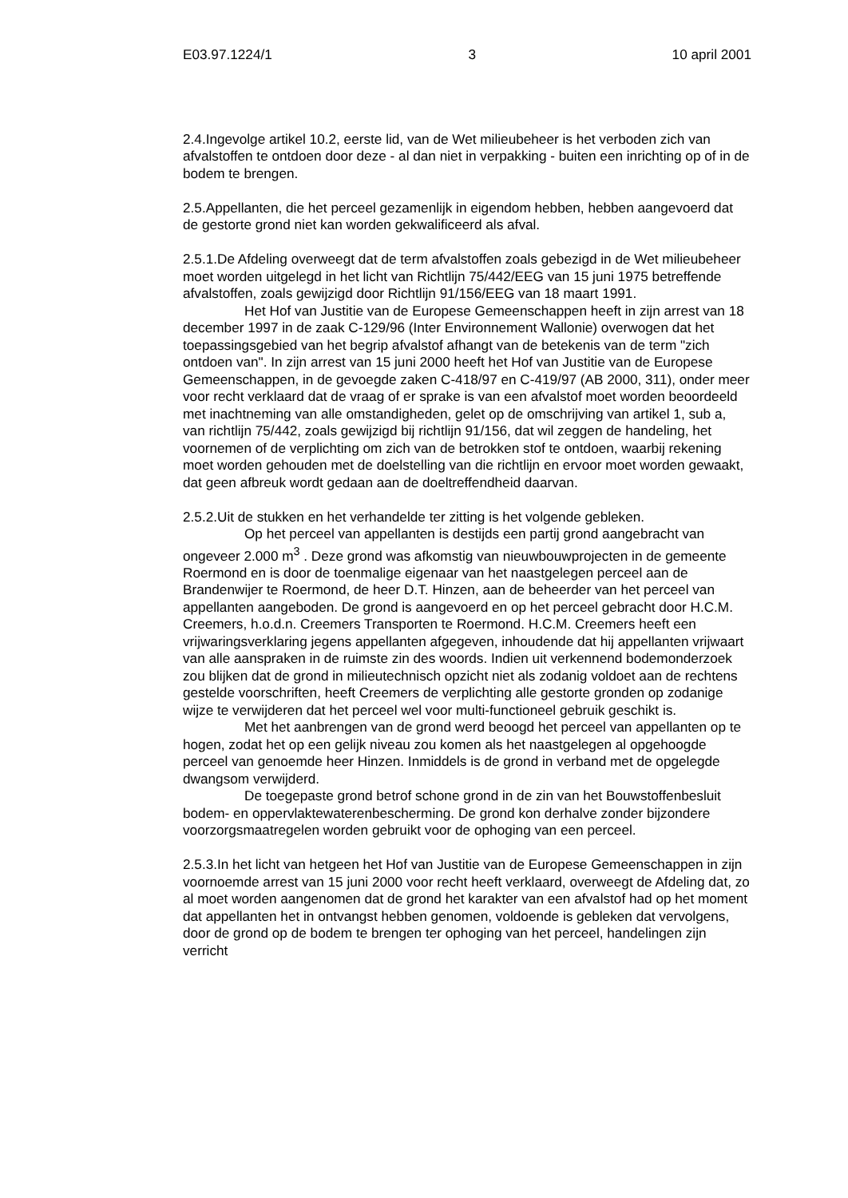E03.97.1224/1 3 10 april 2001
2.4.Ingevolge artikel 10.2, eerste lid, van de Wet milieubeheer is het verboden zich van afvalstoffen te ontdoen door deze - al dan niet in verpakking - buiten een inrichting op of in de bodem te brengen.
2.5.Appellanten, die het perceel gezamenlijk in eigendom hebben, hebben aangevoerd dat de gestorte grond niet kan worden gekwalificeerd als afval.
2.5.1.De Afdeling overweegt dat de term afvalstoffen zoals gebezigd in de Wet milieubeheer moet worden uitgelegd in het licht van Richtlijn 75/442/EEG van 15 juni 1975 betreffende afvalstoffen, zoals gewijzigd door Richtlijn 91/156/EEG van 18 maart 1991.
Het Hof van Justitie van de Europese Gemeenschappen heeft in zijn arrest van 18 december 1997 in de zaak C-129/96 (Inter Environnement Wallonie) overwogen dat het toepassingsgebied van het begrip afvalstof afhangt van de betekenis van de term "zich ontdoen van". In zijn arrest van 15 juni 2000 heeft het Hof van Justitie van de Europese Gemeenschappen, in de gevoegde zaken C-418/97 en C-419/97 (AB 2000, 311), onder meer voor recht verklaard dat de vraag of er sprake is van een afvalstof moet worden beoordeeld met inachtneming van alle omstandigheden, gelet op de omschrijving van artikel 1, sub a, van richtlijn 75/442, zoals gewijzigd bij richtlijn 91/156, dat wil zeggen de handeling, het voornemen of de verplichting om zich van de betrokken stof te ontdoen, waarbij rekening moet worden gehouden met de doelstelling van die richtlijn en ervoor moet worden gewaakt, dat geen afbreuk wordt gedaan aan de doeltreffendheid daarvan.
2.5.2.Uit de stukken en het verhandelde ter zitting is het volgende gebleken.
Op het perceel van appellanten is destijds een partij grond aangebracht van ongeveer 2.000 m<sup>3</sup> . Deze grond was afkomstig van nieuwbouwprojecten in de gemeente Roermond en is door de toenmalige eigenaar van het naastgelegen perceel aan de Brandenwijer te Roermond, de heer D.T. Hinzen, aan de beheerder van het perceel van appellanten aangeboden. De grond is aangevoerd en op het perceel gebracht door H.C.M. Creemers, h.o.d.n. Creemers Transporten te Roermond. H.C.M. Creemers heeft een vrijwaringsverklaring jegens appellanten afgegeven, inhoudende dat hij appellanten vrijwaart van alle aanspraken in de ruimste zin des woords. Indien uit verkennend bodemonderzoek zou blijken dat de grond in milieutechnisch opzicht niet als zodanig voldoet aan de rechtens gestelde voorschriften, heeft Creemers de verplichting alle gestorte gronden op zodanige wijze te verwijderen dat het perceel wel voor multi-functioneel gebruik geschikt is.
Met het aanbrengen van de grond werd beoogd het perceel van appellanten op te hogen, zodat het op een gelijk niveau zou komen als het naastgelegen al opgehoogde perceel van genoemde heer Hinzen. Inmiddels is de grond in verband met de opgelegde dwangsom verwijderd.
De toegepaste grond betrof schone grond in de zin van het Bouwstoffenbesluit bodem- en oppervlaktewaterenbescherming. De grond kon derhalve zonder bijzondere voorzorgsmaatregelen worden gebruikt voor de ophoging van een perceel.
2.5.3.In het licht van hetgeen het Hof van Justitie van de Europese Gemeenschappen in zijn voornoemde arrest van 15 juni 2000 voor recht heeft verklaard, overweegt de Afdeling dat, zo al moet worden aangenomen dat de grond het karakter van een afvalstof had op het moment dat appellanten het in ontvangst hebben genomen, voldoende is gebleken dat vervolgens, door de grond op de bodem te brengen ter ophoging van het perceel, handelingen zijn verricht